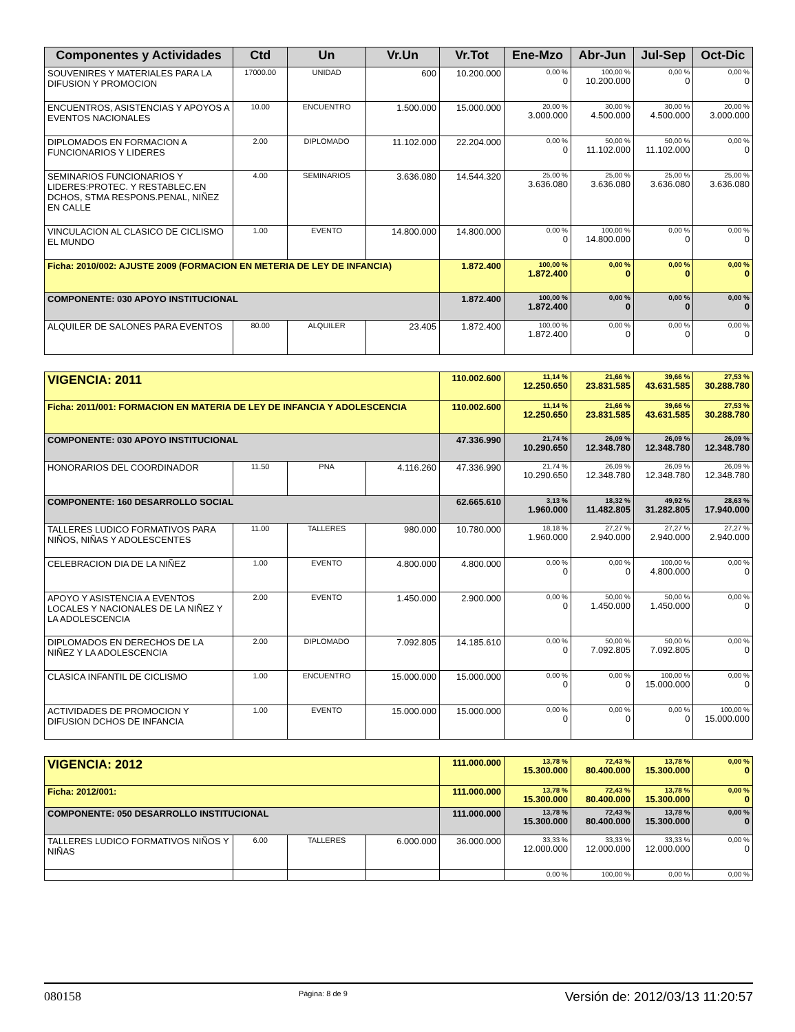| Componentes y Actividades | Ctd | Un | Vr.Un | Vr.Tot | Ene-Mzo | Abr-Jun | Jul-Sep | Oct-Dic |
| --- | --- | --- | --- | --- | --- | --- | --- | --- |
| SOUVENIRES Y MATERIALES PARA LA DIFUSION Y PROMOCION | 17000.00 | UNIDAD | 600 | 10.200.000 | 0,00 % 0 | 100,00 % 10.200.000 | 0,00 % 0 | 0,00 % 0 |
| ENCUENTROS, ASISTENCIAS Y APOYOS A EVENTOS NACIONALES | 10.00 | ENCUENTRO | 1.500.000 | 15.000.000 | 20,00 % 3.000.000 | 30,00 % 4.500.000 | 30,00 % 4.500.000 | 20,00 % 3.000.000 |
| DIPLOMADOS EN FORMACION A FUNCIONARIOS Y LIDERES | 2.00 | DIPLOMADO | 11.102.000 | 22.204.000 | 0,00 % 0 | 50,00 % 11.102.000 | 50,00 % 11.102.000 | 0,00 % 0 |
| SEMINARIOS FUNCIONARIOS Y LIDERES:PROTEC. Y RESTABLEC.EN DCHOS, STMA RESPONS.PENAL, NIÑEZ EN CALLE | 4.00 | SEMINARIOS | 3.636.080 | 14.544.320 | 25,00 % 3.636.080 | 25,00 % 3.636.080 | 25,00 % 3.636.080 | 25,00 % 3.636.080 |
| VINCULACION AL CLASICO DE CICLISMO EL MUNDO | 1.00 | EVENTO | 14.800.000 | 14.800.000 | 0,00 % 0 | 100,00 % 14.800.000 | 0,00 % 0 | 0,00 % 0 |
| Ficha: 2010/002: AJUSTE 2009 (FORMACION EN METERIA DE LEY DE INFANCIA) | | | | 1.872.400 | 100,00 % 1.872.400 | 0,00 % 0 | 0,00 % 0 | 0,00 % 0 |
| COMPONENTE: 030 APOYO INSTITUCIONAL | | | | 1.872.400 | 100,00 % 1.872.400 | 0,00 % 0 | 0,00 % 0 | 0,00 % 0 |
| ALQUILER DE SALONES PARA EVENTOS | 80.00 | ALQUILER | 23.405 | 1.872.400 | 100,00 % 1.872.400 | 0,00 % 0 | 0,00 % 0 | 0,00 % 0 |
| VIGENCIA: 2011 | | | | 110.002.600 | 11,14 % 12.250.650 | 21,66 % 23.831.585 | 39,66 % 43.631.585 | 27,53 % 30.288.780 |
| Ficha: 2011/001: FORMACION EN MATERIA DE LEY DE INFANCIA Y ADOLESCENCIA | | | | 110.002.600 | 11,14 % 12.250.650 | 21,66 % 23.831.585 | 39,66 % 43.631.585 | 27,53 % 30.288.780 |
| COMPONENTE: 030 APOYO INSTITUCIONAL | | | | 47.336.990 | 21,74 % 10.290.650 | 26,09 % 12.348.780 | 26,09 % 12.348.780 | 26,09 % 12.348.780 |
| HONORARIOS DEL COORDINADOR | 11.50 | PNA | 4.116.260 | 47.336.990 | 21,74 % 10.290.650 | 26,09 % 12.348.780 | 26,09 % 12.348.780 | 26,09 % 12.348.780 |
| COMPONENTE: 160 DESARROLLO SOCIAL | | | | 62.665.610 | 3,13 % 1.960.000 | 18,32 % 11.482.805 | 49,92 % 31.282.805 | 28,63 % 17.940.000 |
| TALLERES LUDICO FORMATIVOS PARA NIÑOS, NIÑAS Y ADOLESCENTES | 11.00 | TALLERES | 980.000 | 10.780.000 | 18,18 % 1.960.000 | 27,27 % 2.940.000 | 27,27 % 2.940.000 | 27,27 % 2.940.000 |
| CELEBRACION DIA DE LA NIÑEZ | 1.00 | EVENTO | 4.800.000 | 4.800.000 | 0,00 % 0 | 0,00 % 0 | 100,00 % 4.800.000 | 0,00 % 0 |
| APOYO Y ASISTENCIA A EVENTOS LOCALES Y NACIONALES DE LA NIÑEZ Y LA ADOLESCENCIA | 2.00 | EVENTO | 1.450.000 | 2.900.000 | 0,00 % 0 | 50,00 % 1.450.000 | 50,00 % 1.450.000 | 0,00 % 0 |
| DIPLOMADOS EN DERECHOS DE LA NIÑEZ Y LA ADOLESCENCIA | 2.00 | DIPLOMADO | 7.092.805 | 14.185.610 | 0,00 % 0 | 50,00 % 7.092.805 | 50,00 % 7.092.805 | 0,00 % 0 |
| CLASICA INFANTIL DE CICLISMO | 1.00 | ENCUENTRO | 15.000.000 | 15.000.000 | 0,00 % 0 | 0,00 % 0 | 100,00 % 15.000.000 | 0,00 % 0 |
| ACTIVIDADES DE PROMOCION Y DIFUSION DCHOS DE INFANCIA | 1.00 | EVENTO | 15.000.000 | 15.000.000 | 0,00 % 0 | 0,00 % 0 | 0,00 % 0 | 100,00 % 15.000.000 |
| VIGENCIA: 2012 | | | | 111.000.000 | 13,78 % 15.300.000 | 72,43 % 80.400.000 | 13,78 % 15.300.000 | 0,00 % 0 |
| Ficha: 2012/001: | | | | 111.000.000 | 13,78 % 15.300.000 | 72,43 % 80.400.000 | 13,78 % 15.300.000 | 0,00 % 0 |
| COMPONENTE: 050 DESARROLLO INSTITUCIONAL | | | | 111.000.000 | 13,78 % 15.300.000 | 72,43 % 80.400.000 | 13,78 % 15.300.000 | 0,00 % 0 |
| TALLERES LUDICO FORMATIVOS NIÑOS Y NIÑAS | 6.00 | TALLERES | 6.000.000 | 36.000.000 | 33,33 % 12.000.000 | 33,33 % 12.000.000 | 33,33 % 12.000.000 | 0,00 % 0 |
| | | | | | 0,00 % | 100,00 % | 0,00 % | 0,00 % |
080158 Página: 8 de 9 Versión de: 2012/03/13 11:20:57